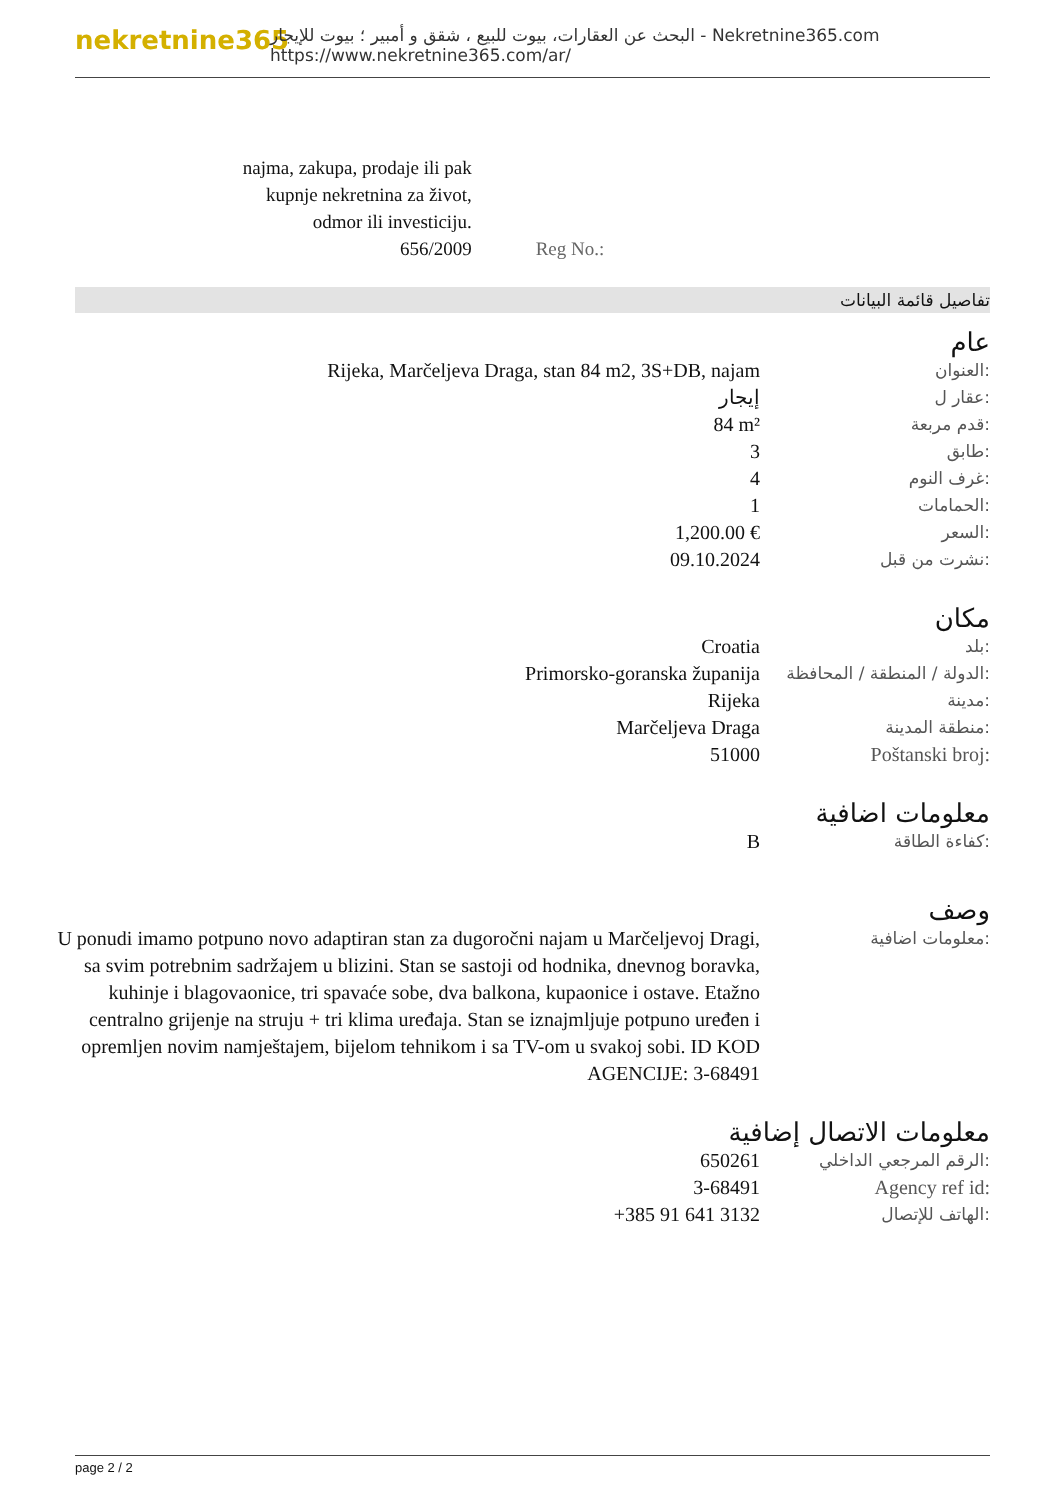nekretnine365
البحث عن العقارات، بيوت للبيع ، شقق و أمبير ؛ بيوت للإيجار - Nekretnine365.com
https://www.nekretnine365.com/ar/
| najma, zakupa, prodaje ili pak kupnje nekretnina za život, odmor ili investiciju. 656/2009 | Reg No.: |
تفاصيل قائمة البيانات
عام
| Rijeka, Marčeljeva Draga, stan 84 m2, 3S+DB, najam | العنوان: |
| إيجار | عقار ل: |
| 84 m² | قدم مربعة: |
| 3 | طابق: |
| 4 | غرف النوم: |
| 1 | الحمامات: |
| 1,200.00 € | السعر: |
| 09.10.2024 | نشرت من قبل: |
مكان
| Croatia | بلد: |
| Primorsko-goranska županija | الدولة / المنطقة / المحافظة: |
| Rijeka | مدينة: |
| Marčeljeva Draga | منطقة المدينة: |
| 51000 | Poštanski broj: |
معلومات اضافية
| B | كفاءة الطاقة: |
وصف
| U ponudi imamo potpuno novo adaptiran stan za dugoročni najam u Marčeljevoj Dragi, sa svim potrebnim sadržajem u blizini. Stan se sastoji od hodnika, dnevnog boravka, kuhinje i blagovaonice, tri spavaće sobe, dva balkona, kupaonice i ostave. Etažno centralno grijenje na struju + tri klima uređaja. Stan se iznajmljuje potpuno uređen i opremljen novim namještajem, bijelom tehnikom i sa TV-om u svakoj sobi. ID KOD AGENCIJE: 3-68491 | معلومات اضافية: |
معلومات الاتصال إضافية
| 650261 | الرقم المرجعي الداخلي: |
| 3-68491 | Agency ref id: |
| +385 91 641 3132 | الهاتف للإتصال: |
page 2 / 2